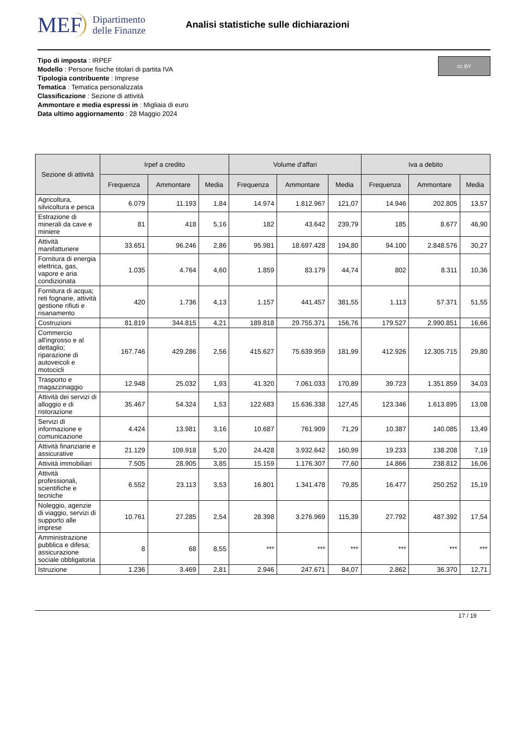MEF
Dipartimento
delle Finanze
Analisi statistiche sulle dichiarazioni
cc BY
Tipo di imposta : IRPEF
Modello : Persone fisiche titolari di partita IVA
Tipologia contribuente : Imprese
Tematica : Tematica personalizzata
Classificazione : Sezione di attività
Ammontare e media espressi in : Migliaia di euro
Data ultimo aggiornamento : 28 Maggio 2024
| Sezione di attività | Irpef a credito | | | Volume d'affari | | | Iva a debito | | |
| --- | --- | --- | --- | --- | --- | --- | --- | --- | --- |
| | Frequenza | Ammontare | Media | Frequenza | Ammontare | Media | Frequenza | Ammontare | Media |
| Agricoltura, silvicoltura e pesca | 6.079 | 11.193 | 1,84 | 14.974 | 1.812.967 | 121,07 | 14.946 | 202.805 | 13,57 |
| Estrazione di minerali da cave e miniere | 81 | 418 | 5,16 | 182 | 43.642 | 239,79 | 185 | 8.677 | 46,90 |
| Attività manifatturiere | 33.651 | 96.246 | 2,86 | 95.981 | 18.697.428 | 194,80 | 94.100 | 2.848.576 | 30,27 |
| Fornitura di energia elettrica, gas, vapore e aria condizionata | 1.035 | 4.764 | 4,60 | 1.859 | 83.179 | 44,74 | 802 | 8.311 | 10,36 |
| Fornitura di acqua; reti fognarie, attività gestione rifiuti e risanamento | 420 | 1.736 | 4,13 | 1.157 | 441.457 | 381,55 | 1.113 | 57.371 | 51,55 |
| Costruzioni | 81.819 | 344.815 | 4,21 | 189.818 | 29.755.371 | 156,76 | 179.527 | 2.990.851 | 16,66 |
| Commercio all'ingrosso e al dettaglio; riparazione di autoveicoli e motocicli | 167.746 | 429.286 | 2,56 | 415.627 | 75.639.959 | 181,99 | 412.926 | 12.305.715 | 29,80 |
| Trasporto e magazzinaggio | 12.948 | 25.032 | 1,93 | 41.320 | 7.061.033 | 170,89 | 39.723 | 1.351.859 | 34,03 |
| Attività dei servizi di alloggio e di ristorazione | 35.467 | 54.324 | 1,53 | 122.683 | 15.636.338 | 127,45 | 123.346 | 1.613.895 | 13,08 |
| Servizi di informazione e comunicazione | 4.424 | 13.981 | 3,16 | 10.687 | 761.909 | 71,29 | 10.387 | 140.085 | 13,49 |
| Attività finanziarie e assicurative | 21.129 | 109.918 | 5,20 | 24.428 | 3.932.642 | 160,99 | 19.233 | 138.208 | 7,19 |
| Attività immobiliari | 7.505 | 28.905 | 3,85 | 15.159 | 1.176.307 | 77,60 | 14.866 | 238.812 | 16,06 |
| Attività professionali, scientifiche e tecniche | 6.552 | 23.113 | 3,53 | 16.801 | 1.341.478 | 79,85 | 16.477 | 250.252 | 15,19 |
| Noleggio, agenzie di viaggio, servizi di supporto alle imprese | 10.761 | 27.285 | 2,54 | 28.398 | 3.276.969 | 115,39 | 27.792 | 487.392 | 17,54 |
| Amministrazione pubblica e difesa; assicurazione sociale obbligatoria | 8 | 68 | 8,55 | *** | *** | *** | *** | *** | *** |
| Istruzione | 1.236 | 3.469 | 2,81 | 2.946 | 247.671 | 84,07 | 2.862 | 36.370 | 12,71 |
17 / 19